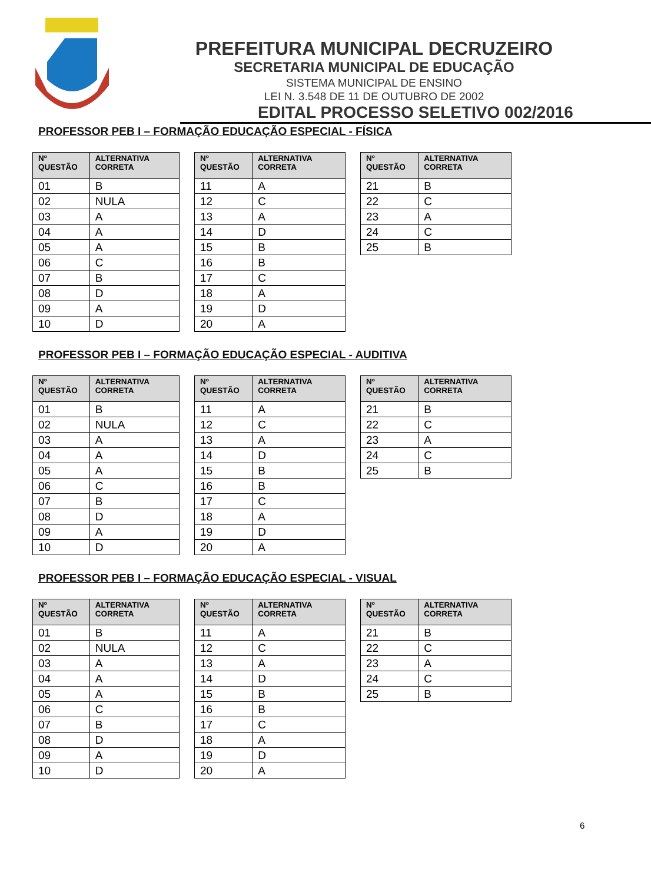PREFEITURA MUNICIPAL DECRUZEIRO
SECRETARIA MUNICIPAL DE EDUCAÇÃO
SISTEMA MUNICIPAL DE ENSINO
LEI N. 3.548 DE 11 DE OUTUBRO DE 2002
EDITAL PROCESSO SELETIVO 002/2016
PROFESSOR PEB I – FORMAÇÃO EDUCAÇÃO ESPECIAL - FÍSICA
| Nº QUESTÃO | ALTERNATIVA CORRETA |
| --- | --- |
| 01 | B |
| 02 | NULA |
| 03 | A |
| 04 | A |
| 05 | A |
| 06 | C |
| 07 | B |
| 08 | D |
| 09 | A |
| 10 | D |
| Nº QUESTÃO | ALTERNATIVA CORRETA |
| --- | --- |
| 11 | A |
| 12 | C |
| 13 | A |
| 14 | D |
| 15 | B |
| 16 | B |
| 17 | C |
| 18 | A |
| 19 | D |
| 20 | A |
| Nº QUESTÃO | ALTERNATIVA CORRETA |
| --- | --- |
| 21 | B |
| 22 | C |
| 23 | A |
| 24 | C |
| 25 | B |
PROFESSOR PEB I – FORMAÇÃO EDUCAÇÃO ESPECIAL - AUDITIVA
| Nº QUESTÃO | ALTERNATIVA CORRETA |
| --- | --- |
| 01 | B |
| 02 | NULA |
| 03 | A |
| 04 | A |
| 05 | A |
| 06 | C |
| 07 | B |
| 08 | D |
| 09 | A |
| 10 | D |
| Nº QUESTÃO | ALTERNATIVA CORRETA |
| --- | --- |
| 11 | A |
| 12 | C |
| 13 | A |
| 14 | D |
| 15 | B |
| 16 | B |
| 17 | C |
| 18 | A |
| 19 | D |
| 20 | A |
| Nº QUESTÃO | ALTERNATIVA CORRETA |
| --- | --- |
| 21 | B |
| 22 | C |
| 23 | A |
| 24 | C |
| 25 | B |
PROFESSOR PEB I – FORMAÇÃO EDUCAÇÃO ESPECIAL - VISUAL
| Nº QUESTÃO | ALTERNATIVA CORRETA |
| --- | --- |
| 01 | B |
| 02 | NULA |
| 03 | A |
| 04 | A |
| 05 | A |
| 06 | C |
| 07 | B |
| 08 | D |
| 09 | A |
| 10 | D |
| Nº QUESTÃO | ALTERNATIVA CORRETA |
| --- | --- |
| 11 | A |
| 12 | C |
| 13 | A |
| 14 | D |
| 15 | B |
| 16 | B |
| 17 | C |
| 18 | A |
| 19 | D |
| 20 | A |
| Nº QUESTÃO | ALTERNATIVA CORRETA |
| --- | --- |
| 21 | B |
| 22 | C |
| 23 | A |
| 24 | C |
| 25 | B |
6